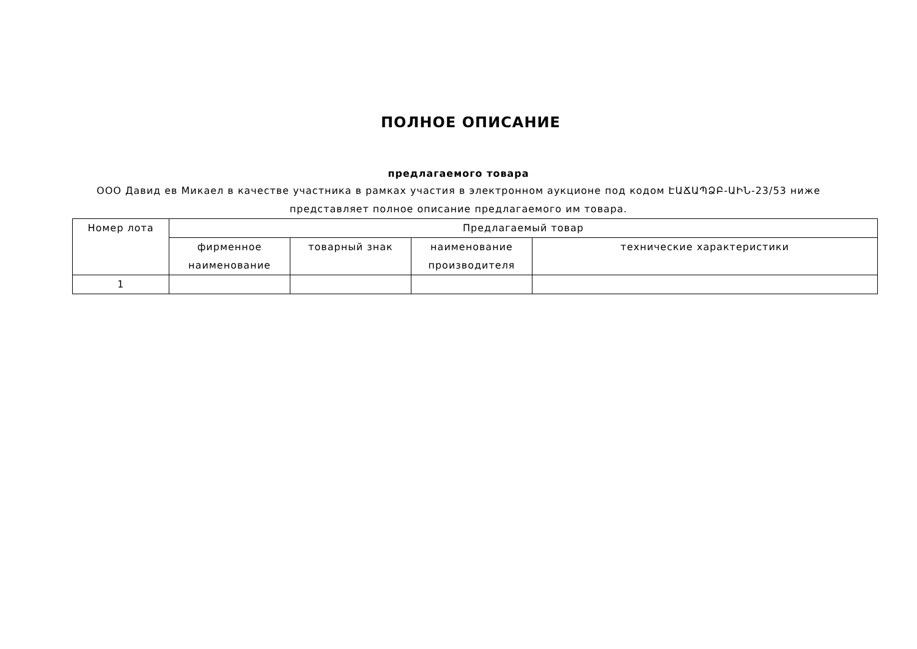ПОЛНОЕ ОПИСАНИЕ
предлагаемого товара
ООО Давид ев Микаел в качестве участника в рамках участия в электронном аукционе под кодом ԷԱՃԱՊՁԲ-ԱԻՆ-23/53 ниже представляет полное описание предлагаемого им товара.
| Номер лота | Предлагаемый товар | | | |
| --- | --- | --- | --- | --- |
| | фирменное наименование | товарный знак | наименование производителя | технические характеристики |
| 1 | | | | |